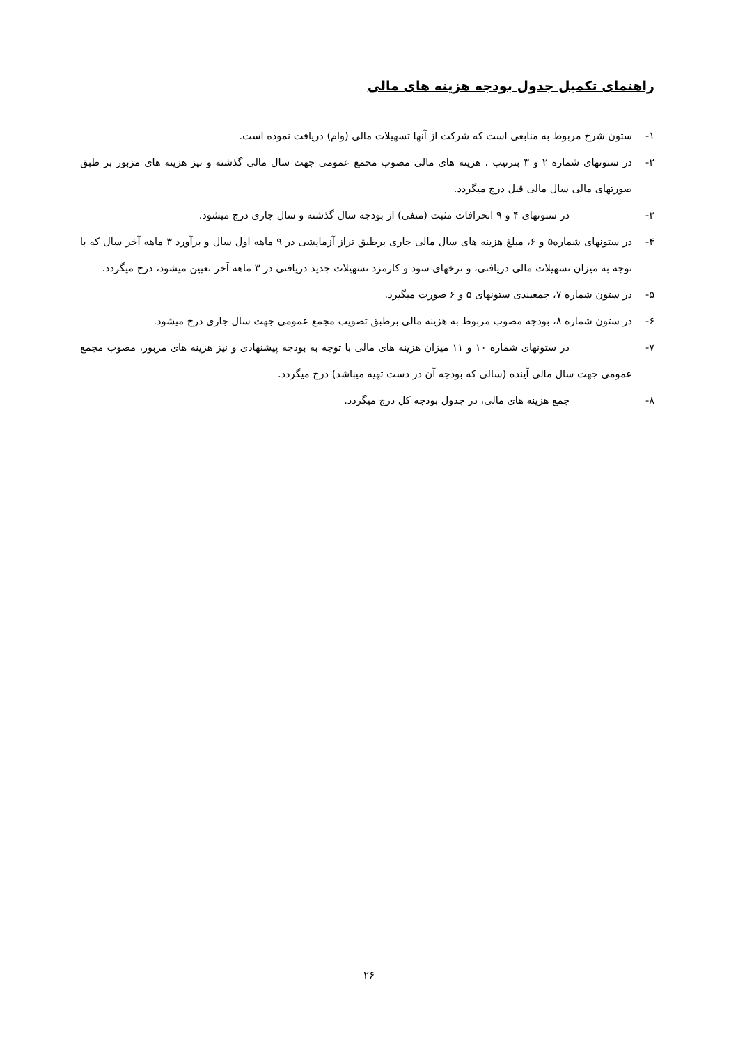راهنمای تکمیل جدول بودجه هزینه های مالی
۱- ستون شرح مربوط به منابعی است که شرکت از آنها تسهیلات مالی (وام) دریافت نموده است.
۲- در ستونهای شماره ۲ و ۳ بترتیب ، هزینه های مالی مصوب مجمع عمومی جهت سال مالی گذشته و نیز هزینه های مزبور بر طبق صورتهای مالی سال مالی قبل درج میگردد.
۳- در ستونهای ۴ و ۹ انحرافات مثبت (منفی) از بودجه سال گذشته و سال جاری درج میشود.
۴- در ستونهای شماره۵ و ۶، مبلغ هزینه های سال مالی جاری برطبق تراز آزمایشی در ۹ ماهه اول سال و برآورد ۳ ماهه آخر سال که با توجه به میزان تسهیلات مالی دریافتی، و نرخهای سود و کارمزد تسهیلات جدید دریافتی در ۳ ماهه آخر تعیین میشود، درج میگردد.
۵- در ستون شماره ۷، جمعبندی ستونهای ۵ و ۶ صورت میگیرد.
۶- در ستون شماره ۸، بودجه مصوب مربوط به هزینه مالی برطبق تصویب مجمع عمومی جهت سال جاری درج میشود.
۷- در ستونهای شماره ۱۰ و ۱۱ میزان هزینه های مالی با توجه به بودجه پیشنهادی و نیز هزینه های مزبور، مصوب مجمع عمومی جهت سال مالی آینده (سالی که بودجه آن در دست تهیه میباشد) درج میگردد.
۸- جمع هزینه های مالی، در جدول بودجه کل درج میگردد.
۲۶